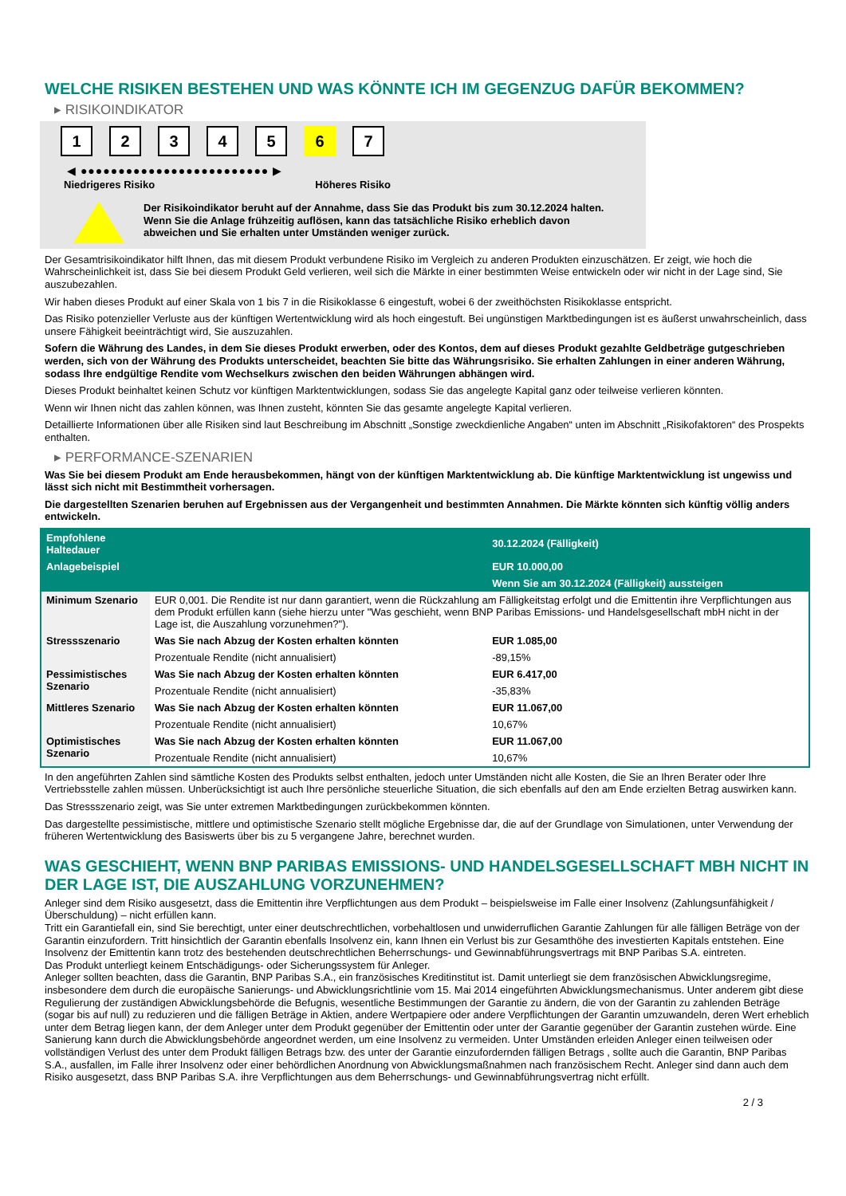WELCHE RISIKEN BESTEHEN UND WAS KÖNNTE ICH IM GEGENZUG DAFÜR BEKOMMEN?
▸ RISIKOINDIKATOR
12345 6 7
◀ ●●●●●●●●●●●●●●●●●●●●●●●●● ▶
Niedrigeres Risiko Höheres Risiko
Der Risikoindikator beruht auf der Annahme, dass Sie das Produkt bis zum 30.12.2024 halten.
Wenn Sie die Anlage frühzeitig auflösen, kann das tatsächliche Risiko erheblich davon abweichen und Sie erhalten unter Umständen weniger zurück.
Der Gesamtrisikoindikator hilft Ihnen, das mit diesem Produkt verbundene Risiko im Vergleich zu anderen Produkten einzuschätzen. Er zeigt, wie hoch die Wahrscheinlichkeit ist, dass Sie bei diesem Produkt Geld verlieren, weil sich die Märkte in einer bestimmten Weise entwickeln oder wir nicht in der Lage sind, Sie auszubezahlen.
Wir haben dieses Produkt auf einer Skala von 1 bis 7 in die Risikoklasse 6 eingestuft, wobei 6 der zweithöchsten Risikoklasse entspricht.
Das Risiko potenzieller Verluste aus der künftigen Wertentwicklung wird als hoch eingestuft. Bei ungünstigen Marktbedingungen ist es äußerst unwahrscheinlich, dass unsere Fähigkeit beeinträchtigt wird, Sie auszuzahlen.
Sofern die Währung des Landes, in dem Sie dieses Produkt erwerben, oder des Kontos, dem auf dieses Produkt gezahlte Geldbeträge gutgeschrieben werden, sich von der Währung des Produkts unterscheidet, beachten Sie bitte das Währungsrisiko. Sie erhalten Zahlungen in einer anderen Währung, sodass Ihre endgültige Rendite vom Wechselkurs zwischen den beiden Währungen abhängen wird.
Dieses Produkt beinhaltet keinen Schutz vor künftigen Marktentwicklungen, sodass Sie das angelegte Kapital ganz oder teilweise verlieren könnten.
Wenn wir Ihnen nicht das zahlen können, was Ihnen zusteht, könnten Sie das gesamte angelegte Kapital verlieren.
Detaillierte Informationen über alle Risiken sind laut Beschreibung im Abschnitt „Sonstige zweckdienliche Angaben“ unten im Abschnitt „Risikofaktoren“ des Prospekts enthalten.
▸ PERFORMANCE-SZENARIEN
Was Sie bei diesem Produkt am Ende herausbekommen, hängt von der künftigen Marktentwicklung ab. Die künftige Marktentwicklung ist ungewiss und lässt sich nicht mit Bestimmtheit vorhersagen.
Die dargestellten Szenarien beruhen auf Ergebnissen aus der Vergangenheit und bestimmten Annahmen. Die Märkte könnten sich künftig völlig anders entwickeln.
| Empfohlene Haltedauer | | 30.12.2024 (Fälligkeit) |
| --- | --- | --- |
| Anlagebeispiel | | EUR 10.000,00 |
| | | Wenn Sie am 30.12.2024 (Fälligkeit) aussteigen |
| Minimum Szenario | EUR 0,001. Die Rendite ist nur dann garantiert, wenn die Rückzahlung am Fälligkeitstag erfolgt und die Emittentin ihre Verpflichtungen aus dem Produkt erfüllen kann (siehe hierzu unter "Was geschieht, wenn BNP Paribas Emissions- und Handelsgesellschaft mbH nicht in der Lage ist, die Auszahlung vorzunehmen?"). | |
| Stressszenario | Was Sie nach Abzug der Kosten erhalten könnten | EUR 1.085,00 |
| | Prozentuale Rendite (nicht annualisiert) | -89,15% |
| Pessimistisches Szenario | Was Sie nach Abzug der Kosten erhalten könnten | EUR 6.417,00 |
| | Prozentuale Rendite (nicht annualisiert) | -35,83% |
| Mittleres Szenario | Was Sie nach Abzug der Kosten erhalten könnten | EUR 11.067,00 |
| | Prozentuale Rendite (nicht annualisiert) | 10,67% |
| Optimistisches Szenario | Was Sie nach Abzug der Kosten erhalten könnten | EUR 11.067,00 |
| | Prozentuale Rendite (nicht annualisiert) | 10,67% |
In den angeführten Zahlen sind sämtliche Kosten des Produkts selbst enthalten, jedoch unter Umständen nicht alle Kosten, die Sie an Ihren Berater oder Ihre Vertriebsstelle zahlen müssen. Unberücksichtigt ist auch Ihre persönliche steuerliche Situation, die sich ebenfalls auf den am Ende erzielten Betrag auswirken kann.
Das Stressszenario zeigt, was Sie unter extremen Marktbedingungen zurückbekommen könnten.
Das dargestellte pessimistische, mittlere und optimistische Szenario stellt mögliche Ergebnisse dar, die auf der Grundlage von Simulationen, unter Verwendung der früheren Wertentwicklung des Basiswerts über bis zu 5 vergangene Jahre, berechnet wurden.
WAS GESCHIEHT, WENN BNP PARIBAS EMISSIONS- UND HANDELSGESELLSCHAFT MBH NICHT IN DER LAGE IST, DIE AUSZAHLUNG VORZUNEHMEN?
Anleger sind dem Risiko ausgesetzt, dass die Emittentin ihre Verpflichtungen aus dem Produkt – beispielsweise im Falle einer Insolvenz (Zahlungsunfähigkeit / Überschuldung) – nicht erfüllen kann.
Tritt ein Garantiefall ein, sind Sie berechtigt, unter einer deutschrechtlichen, vorbehaltlosen und unwiderruflichen Garantie Zahlungen für alle fälligen Beträge von der Garantin einzufordern. Tritt hinsichtlich der Garantin ebenfalls Insolvenz ein, kann Ihnen ein Verlust bis zur Gesamthöhe des investierten Kapitals entstehen. Eine Insolvenz der Emittentin kann trotz des bestehenden deutschrechtlichen Beherrschungs- und Gewinnabführungsvertrags mit BNP Paribas S.A. eintreten.
Das Produkt unterliegt keinem Entschädigungs- oder Sicherungssystem für Anleger.
Anleger sollten beachten, dass die Garantin, BNP Paribas S.A., ein französisches Kreditinstitut ist. Damit unterliegt sie dem französischen Abwicklungsregime, insbesondere dem durch die europäische Sanierungs- und Abwicklungsrichtlinie vom 15. Mai 2014 eingeführten Abwicklungsmechanismus. Unter anderem gibt diese Regulierung der zuständigen Abwicklungsbehörde die Befugnis, wesentliche Bestimmungen der Garantie zu ändern, die von der Garantin zu zahlenden Beträge (sogar bis auf null) zu reduzieren und die fälligen Beträge in Aktien, andere Wertpapiere oder andere Verpflichtungen der Garantin umzuwandeln, deren Wert erheblich unter dem Betrag liegen kann, der dem Anleger unter dem Produkt gegenüber der Emittentin oder unter der Garantie gegenüber der Garantin zustehen würde. Eine Sanierung kann durch die Abwicklungsbehörde angeordnet werden, um eine Insolvenz zu vermeiden. Unter Umständen erleiden Anleger einen teilweisen oder vollständigen Verlust des unter dem Produkt fälligen Betrags bzw. des unter der Garantie einzufordernden fälligen Betrags , sollte auch die Garantin, BNP Paribas S.A., ausfallen, im Falle ihrer Insolvenz oder einer behördlichen Anordnung von Abwicklungsmaßnahmen nach französischem Recht. Anleger sind dann auch dem Risiko ausgesetzt, dass BNP Paribas S.A. ihre Verpflichtungen aus dem Beherrschungs- und Gewinnabführungsvertrag nicht erfüllt.
2 / 3